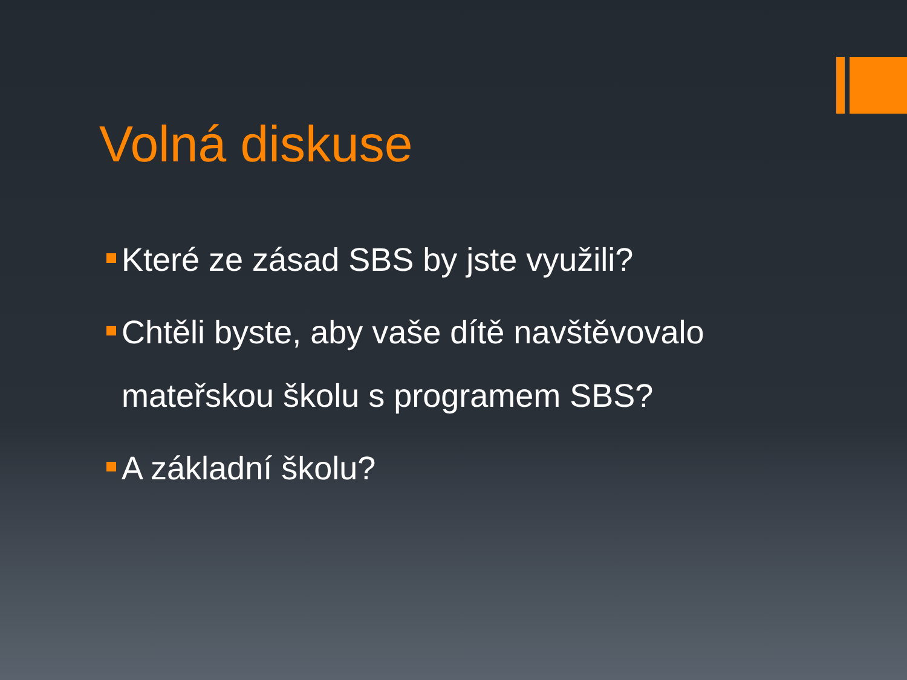Volná diskuse
Které ze zásad SBS by jste využili?
Chtěli byste, aby vaše dítě navštěvovalo mateřskou školu s programem SBS?
A základní školu?